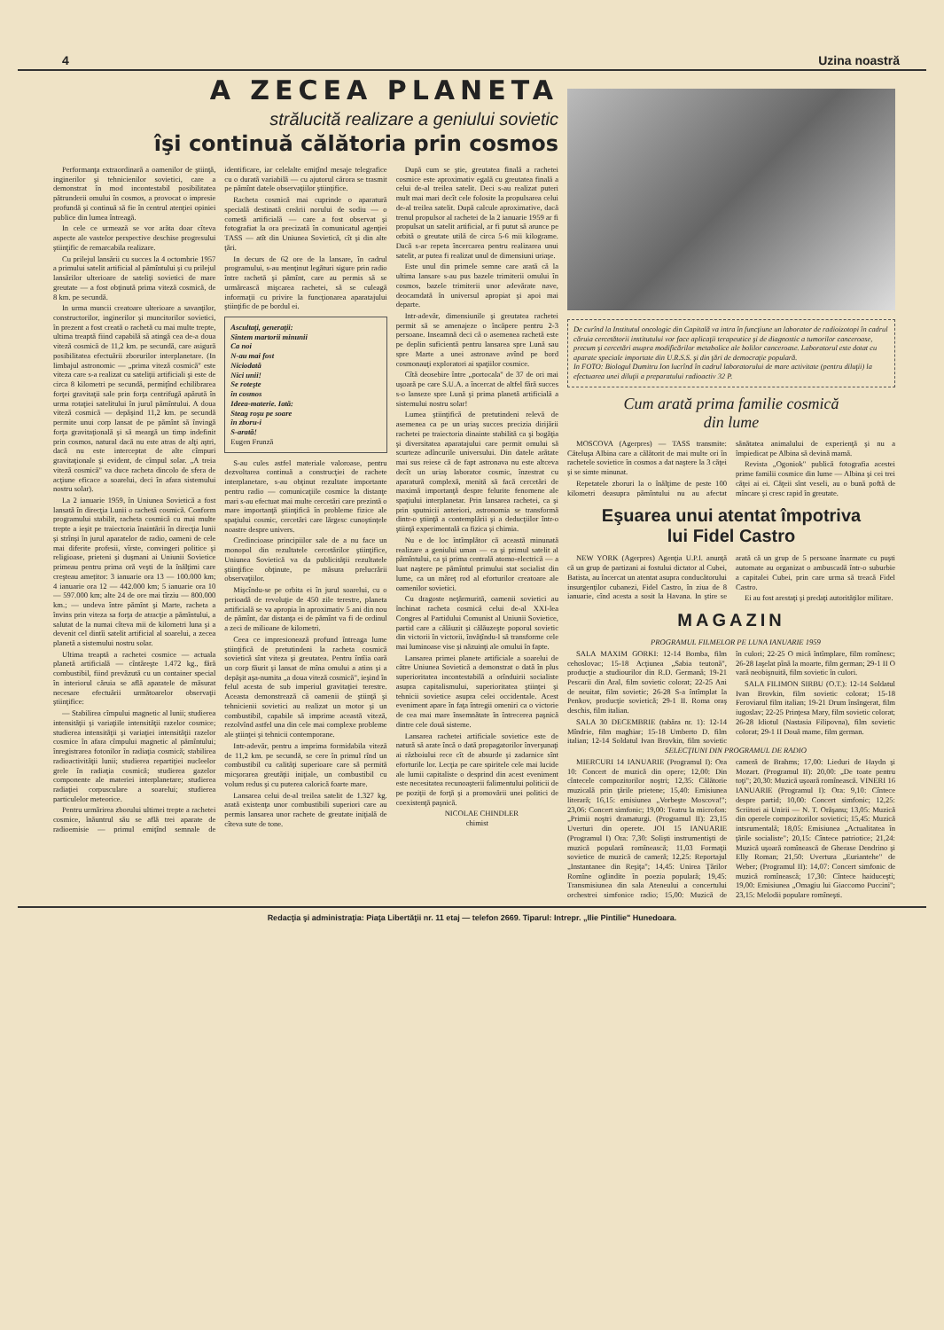4 Uzina noastră
A ZECEA PLANETA
strălucită realizare a geniului sovietic
îşi continuă călătoria prin cosmos
Performanţa extraordinară a oamenilor de ştiinţă, inginerilor şi tehnicienilor sovietici, care a demonstrat în mod incontestabil posibilitatea pătrunderii omului în cosmos, a provocat o impresie profundă şi continuă să fie în centrul atenţiei opiniei publice din lumea întreagă.
In cele ce urmează se vor arăta doar cîteva aspecte ale vastelor perspective deschise progresului ştiinţific de remarcabila realizare.
Cu prilejul lansării cu succes la 4 octombrie 1957 a primului satelit artificial al pămîntului şi cu prilejul lansărilor ulterioare de sateliţi sovietici de mare greutate — a fost obţinută prima viteză cosmică, de 8 km. pe secundă.
In urma muncii creatoare ulterioare a savanţilor, constructorilor, inginerilor şi muncitorilor sovietici, în prezent a fost creată o rachetă cu mai multe trepte, ultima treaptă fiind capabilă să atingă cea de-a doua viteză cosmică de 11,2 km. pe secundă, care asigură posibilitatea efectuării zborurilor interplanetare. (In limbajul astronomic — „prima viteză cosmică" este viteza care s-a realizat cu sateliţii artificiali şi este de circa 8 kilometri pe secundă, permiţînd echilibrarea forţei gravitaţii sale prin forţa centrifugă apărută în urma rotaţiei satelitului în jurul pămîntului. A doua viteză cosmică — depăşind 11,2 km. pe secundă permite unui corp lansat de pe pămînt să învingă forţa gravitaţională şi să meargă un timp indefinit prin cosmos, natural dacă nu este atras de alţi aştri, dacă nu este interceptat de alte cîmpuri gravitaţionale şi evident, de cîmpul solar. „A treia viteză cosmică" va duce racheta dincolo de sfera de acţiune eficace a soarelui, deci în afara sistemului nostru solar).
La 2 ianuarie 1959, în Uniunea Sovietică a fost lansată în direcţia Lunii o rachetă cosmică. Conform programului stabilit, racheta cosmică cu mai multe trepte a ieşit pe traiectoria înaintării în direcţia lunii şi strînşi în jurul aparatelor de radio, oameni de cele mai diferite profesii, vîrste, convingeri politice şi religioase, prieteni şi duşmani ai Uniunii Sovietice primeau pentru prima oră veşti de la înălţimi care creşteau amețitor: 3 ianuarie ora 13 — 100.000 km; 4 ianuarie ora 12 — 442.000 km; 5 ianuarie ora 10 — 597.000 km; alte 24 de ore mai tîrziu — 800.000 km.; — undeva între pămînt şi Marte, racheta a învins prin viteza sa forţa de atracţie a pămîntului, a salutat de la numai cîteva mii de kilometri luna şi a devenit cel dintîi satelit artificial al soarelui, a zecea planetă a sistemului nostru solar.
Ultima treaptă a rachetei cosmice — actuala planetă artificială — cîntăreşte 1.472 kg., fără combustibil, fiind prevăzută cu un container special în interiorul căruia se află aparatele de măsurat necesare efectuării următoarelor observaţii ştiinţifice:
— Stabilirea cîmpului magnetic al lunii; studierea intensităţii şi variaţiile intensităţii razelor cosmice; studierea intensităţii şi variaţiei intensităţii razelor cosmice în afara cîmpului magnetic al pămîntului; înregistrarea fotonilor în radiaţia cosmică; stabilirea radioactivităţii lunii; studierea repartiţiei nucleelor grele în radiaţia cosmică; studierea gazelor componente ale materiei interplanetare; studierea radiaţiei corpusculare a soarelui; studierea particulelor meteorice.
Pentru urmărirea zborului ultimei trepte a rachetei cosmice, înăuntrul său se află trei aparate de radioemisie — primul emiţînd semnale de identificare, iar celelalte emiţînd mesaje telegrafice cu o durată variabilă — cu ajutorul cărora se trasmit pe pămînt datele observaţiilor ştiinţifice.
Racheta cosmică mai cuprinde o aparatură specială destinată creării norului de sodiu — o cometă artificială — care a fost observat şi fotografiat la ora precizată în comunicatul agenţiei TASS — atît din Uniunea Sovietică, cît şi din alte ţări.
In decurs de 62 ore de la lansare, în cadrul programului, s-au menţinut legături sigure prin radio între rachetă şi pămînt, care au permis să se urmărească mişcarea rachetei, să se culeagă informaţii cu privire la funcţionarea aparatajului ştiinţific de pe bordul ei.
Ascultaţi, generaţii:
Sîntem martorii minunii
Ca noi
N-au mai fost
Niciodată
Nici unii!
Se roteşte
în cosmos
Ideea-materie. Iată:
Steag roşu pe soare
în zboru-i
S-arată!
Eugen Frunză
S-au cules astfel materiale valoroase, pentru dezvoltarea continuă a construcţiei de rachete interplanetare, s-au obţinut rezultate importante pentru radio — comunicaţiile cosmice la distanţe mari s-au efectuat mai multe cercetări care prezintă o mare importanţă ştiinţifică în probleme fizice ale spaţiului cosmic, cercetări care lărgesc cunoştinţele noastre despre univers.
Credincioase principiilor sale de a nu face un monopol din rezultatele cercetărilor ştiinţifice, Uniunea Sovietică va da publicităţii rezultatele ştiinţifice obţinute, pe măsura prelucrării observaţiilor.
Mişcîndu-se pe orbita ei în jurul soarelui, cu o perioadă de revoluţie de 450 zile terestre, planeta artificială se va apropia în aproximativ 5 ani din nou de pămînt, dar distanţa ei de pămînt va fi de ordinul a zeci de milioane de kilometri.
Ceea ce impresionează profund întreaga lume ştiinţifică de pretutindeni la racheta cosmică sovietică sînt viteza şi greutatea. Pentru întîia oară un corp făurit şi lansat de mîna omului a atins şi a depăşit aşa-numita „a doua viteză cosmică", ieşind în felul acesta de sub imperiul gravitaţiei terestre. Aceasta demonstrează că oamenii de ştiinţă şi tehnicienii sovietici au realizat un motor şi un combustibil, capabile să imprime această viteză, rezolvînd astfel una din cele mai complexe probleme ale ştiinţei şi tehnicii contemporane.
Intr-adevăr, pentru a imprima formidabila viteză de 11,2 km. pe secundă, se cere în primul rînd un combustibil cu calităţi superioare care să permită micşorarea greutăţii iniţiale, un combustibil cu volum redus şi cu puterea calorică foarte mare.
Lansarea celui de-al treilea satelit de 1.327 kg. arată existenţa unor combustibili superiori care au permis lansarea unor rachete de greutate iniţială de cîteva sute de tone.
După cum se ştie, greutatea finală a rachetei cosmice este aproximativ egală cu greutatea finală a celui de-al treilea satelit. Deci s-au realizat puteri mult mai mari decît cele folosite la propulsarea celui de-al treilea satelit. După calcule aproximative, dacă trenul propulsor al rachetei de la 2 ianuarie 1959 ar fi propulsat un satelit artificial, ar fi putut să arunce pe orbită o greutate utilă de circa 5-6 mii kilograme. Dacă s-ar repeta încercarea pentru realizarea unui satelit, ar putea fi realizat unul de dimensiuni uriaşe.
Este unul din primele semne care arată că la ultima lansare s-au pus bazele trimiterii omului în cosmos, bazele trimiterii unor adevărate nave, deocamdată în universul apropiat şi apoi mai departe.
Intr-adevăr, dimensiunile şi greutatea rachetei permit să se amenajeze o încăpere pentru 2-3 persoane. Inseamnă deci că o asemenea rachetă este pe deplin suficientă pentru lansarea spre Lună sau spre Marte a unei astronave avînd pe bord cosmonauţi exploratori ai spaţiilor cosmice.
Cîtă deosebire între „portocala" de 37 de ori mai uşoară pe care S.U.A. a încercat de altfel fără succes s-o lanseze spre Lună şi prima planetă artificială a sistemului nostru solar!
Lumea ştiinţifică de pretutindeni relevă de asemenea ca pe un uriaş succes precizia dirijării rachetei pe traiectoria dinainte stabilită ca şi bogăţia şi diversitatea aparatajului care permit omului să scurteze adîncurile universului. Din datele arătate mai sus reiese că de fapt astronava nu este altceva decît un uriaş laborator cosmic, înzestrat cu aparatură complexă, menită să facă cercetări de maximă importanţă despre felurite fenomene ale spaţiului interplanetar. Prin lansarea rachetei, ca şi prin sputnicii anteriori, astronomia se transformă dintr-o ştiinţă a contemplării şi a deducţiilor într-o ştiinţă experimentală ca fizica şi chimia.
Nu e de loc întîmplător că această minunată realizare a geniului uman — ca şi primul satelit al pămîntului, ca şi prima centrală atomo-electrică — a luat naştere pe pămîntul primului stat socialist din lume, ca un măreţ rod al eforturilor creatoare ale oamenilor sovietici.
Cu dragoste neţărmurită, oamenii sovietici au închinat racheta cosmică celui de-al XXI-lea Congres al Partidului Comunist al Uniunii Sovietice, partid care a călăuzit şi călăuzeşte poporul sovietic din victorii în victorii, învăţîndu-l să transforme cele mai luminoase vise şi năzuinţi ale omului în fapte.
Lansarea primei planete artificiale a soarelui de către Uniunea Sovietică a demonstrat o dată în plus superioritatea incontestabilă a orînduirii socialiste asupra capitalismului, superioritatea ştiinţei şi tehnicii sovietice asupra celei occidentale. Acest eveniment apare în faţa întregii omeniri ca o victorie de cea mai mare însemnătate în întrecerea paşnică dintre cele două sisteme.
Lansarea rachetei artificiale sovietice este de natură să arate încă o dată propagatorilor înverşunaţi ai războiului rece cît de absurde şi zadarnice sînt eforturile lor. Lecţia pe care spiritele cele mai lucide ale lumii capitaliste o desprind din acest eveniment este necesitatea recunoaşterii falimentului politicii de pe poziţii de forţă şi a promovării unei politici de coexistenţă paşnică.
NICOLAE CHINDLER
chimist
De curînd la Institutul oncologic din Capitală va intra în funcţiune un laborator de radioizotopi în cadrul căruia cercetătorii institutului vor face aplicaţii terapeutice şi de diagnostic a tumorilor canceroase, precum şi cercetări asupra modificărilor metabolice ale bolilor canceroase. Laboratorul este dotat cu aparate speciale importate din U.R.S.S. şi din ţări de democraţie populară.
In FOTO: Biologul Dumitru Ion lucrînd în cadrul laboratorului de mare activitate (pentru diluţii) la efectuarea unei diluţii a preparatului radioactiv 32 P.
Cum arată prima familie cosmică
din lume
MOSCOVA (Agerpres) — TASS transmite: Căteluşa Albina care a călătorit de mai multe ori în rachetele sovietice în cosmos a dat naştere la 3 căţei şi se simte minunat.
Repetatele zboruri la o înălţime de peste 100 kilometri deasupra pămîntului nu au afectat sănătatea animalului de experienţă şi nu a împiedicat pe Albina să devină mamă.
Revista „Ogoniok" publică fotografia acestei prime familii cosmice din lume — Albina şi cei trei căţei ai ei. Căţeii sînt veseli, au o bună poftă de mîncare şi cresc rapid în greutate.
Eşuarea unui atentat împotriva
lui Fidel Castro
NEW YORK (Agerpres) Agenţia U.P.I. anunţă că un grup de partizani ai fostului dictator al Cubei, Batista, au încercat un atentat asupra conducătorului insurgenţilor cubanezi, Fidel Castro, în ziua de 8 ianuarie, cînd acesta a sosit la Havana. In ştire se arată că un grup de 5 persoane înarmate cu puşti automate au organizat o ambuscadă într-o suburbie a capitalei Cubei, prin care urma să treacă Fidel Castro.
Ei au fost arestaţi şi predaţi autorităţilor militare.
MAGAZIN
PROGRAMUL FILMELOR PE LUNA IANUARIE 1959
SALA MAXIM GORKI: 12-14 Bomba, film cehoslovac; 15-18 Acţiunea „Sabia teutonă", producţie a studiourilor din R.D. Germană; 19-21 Pescarii din Aral, film sovietic colorat; 22-25 Ani de neuitat, film sovietic; 26-28 S-a întîmplat la Penkov, producţie sovietică; 29-1 II. Roma oraş deschis, film italian.
SALA 30 DECEMBRIE (tabăra nr. 1): 12-14 Mîndrie, film maghiar; 15-18 Umberto D. film italian; 12-14 Soldatul Ivan Brovkin, film sovietic în culori; 22-25 O mică întîmplare, film romînesc; 26-28 Iaşelat pînă la moarte, film german; 29-1 II O vară neobişnuită, film sovietic în culori.
SALA FILIMON SIRBU (O.T.): 12-14 Soldatul Ivan Brovkin, film sovietic colorat; 15-18 Feroviarul film italian; 19-21 Drum însîngerat, film iugoslav; 22-25 Prinţesa Mary, film sovietic colorat; 26-28 Idiotul (Nastasia Filipovna), film sovietic colorat; 29-1 II Două mame, film german.
SELECŢIUNI DIN PROGRAMUL DE RADIO
MIERCURI 14 IANUARIE (Programul I): Ora 10: Concert de muzică din opere; 12,00: Din cîntecele compozitorilor noştri; 12,35: Călătorie muzicală prin ţările prietene; 15,40: Emisiunea literară; 16,15: emisiunea „Vorbeşte Moscova!"; 23,06: Concert simfonic; 19,00: Teatru la microfon: „Primii noştri dramaturgi. (Programul II): 23,15 Uverturi din operete. JOI 15 IANUARIE (Programul I) Ora: 7,30: Solişti instrumentişti de muzică populară romînească; 11,03 Formaţii sovietice de muzică de cameră; 12,25: Reportajul „Instantanee din Reşiţa"; 14,45: Unirea Ţărilor Romîne oglindite în poezia populară; 19,45: Transmisiunea din sala Ateneului a concertului orchestrei simfonice radio; 15,00: Muzică de cameră de Brahms; 17,00: Lieduri de Haydn şi Mozart. (Programul II): 20,00: „De toate pentru toţi"; 20,30: Muzică uşoară romînească. VINERI 16 IANUARIE (Programul I): Ora: 9,10: Cîntece despre partid; 10,00: Concert simfonic; 12,25: Scriitori ai Unirii — N. T. Orăşanu; 13,05: Muzică din operele compozitorilor sovietici; 15,45: Muzică intsrumentală; 18,05: Emisiunea „Actualitatea în ţările socialiste"; 20,15: Cîntece patriotice; 21,24: Muzică uşoară romînească de Gherase Dendrino şi Elly Roman; 21,50: Uvertura „Euriantehe" de Weber; (Programul II): 14,07: Concert simfonic de muzică romînească; 17,30: Cîntece haiduceşti; 19,00: Emisiunea „Omagiu lui Giaccomo Puccini"; 23,15: Melodii populare romîneşti.
Redacţia şi administraţia: Piaţa Libertăţii nr. 11 etaj — telefon 2669. Tiparul: Intrepr. „Ilie Pintilie" Hunedoara.